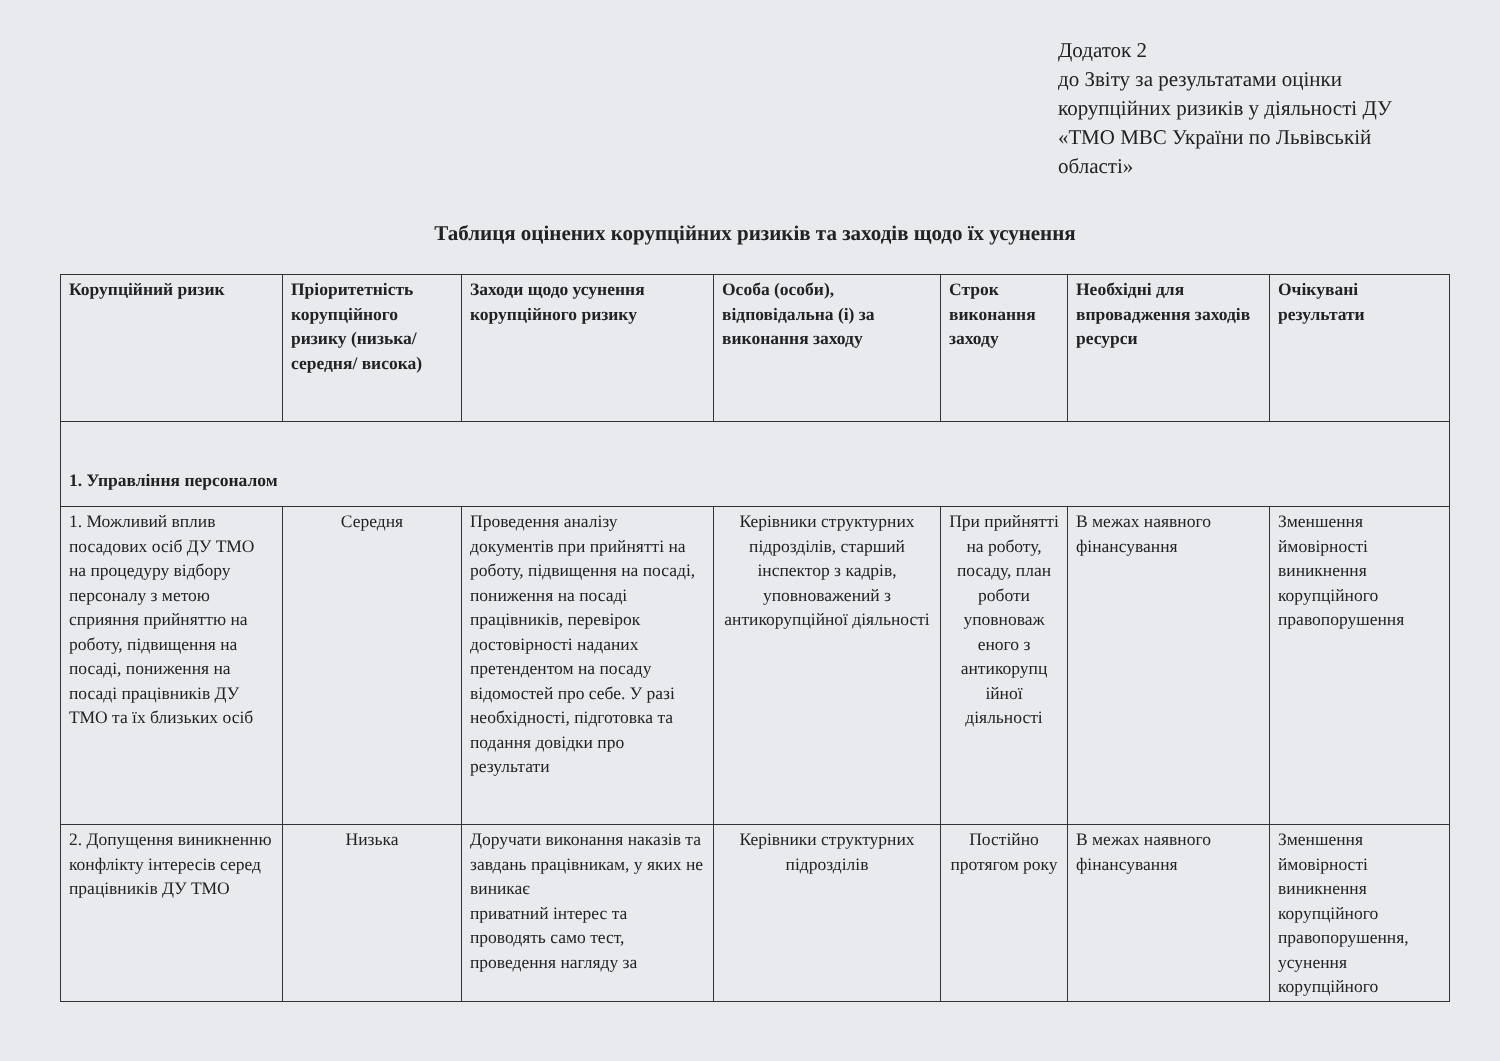Додаток 2
до Звіту за результатами оцінки корупційних ризиків у діяльності ДУ «ТМО МВС України по Львівській області»
Таблиця оцінених корупційних ризиків та заходів щодо їх усунення
| Корупційний ризик | Пріоритетність корупційного ризику (низька/ середня/ висока) | Заходи щодо усунення корупційного ризику | Особа (особи), відповідальна (і) за виконання заходу | Строк виконання заходу | Необхідні для впровадження заходів ресурси | Очікувані результати |
| --- | --- | --- | --- | --- | --- | --- |
| 1. Управління персоналом | | | | | | |
| 1. Можливий вплив посадових осіб ДУ ТМО на процедуру відбору персоналу з метою сприяння прийняттю на роботу, підвищення на посаді, пониження на посаді працівників ДУ ТМО та їх близьких осіб | Середня | Проведення аналізу документів при прийнятті на роботу, підвищення на посаді, пониження на посаді працівників, перевірок достовірності наданих претендентом на посаду відомостей про себе. У разі необхідності, підготовка та подання довідки про результати | Керівники структурних підрозділів, старший інспектор з кадрів, уповноважений з антикорупційної діяльності | При прийнятті на роботу, посаду, план роботи уповноваж еного з антикорупц ійної діяльності | В межах наявного фінансування | Зменшення ймовірності виникнення корупційного правопорушення |
| 2. Допущення виникненню конфлікту інтересів серед працівників ДУ ТМО | Низька | Доручати виконання наказів та завдань працівникам, у яких не виникає приватний інтерес та проводять само тест, проведення нагляду за | Керівники структурних підрозділів | Постійно протягом року | В межах наявного фінансування | Зменшення ймовірності виникнення корупційного правопорушення, усунення корупційного |